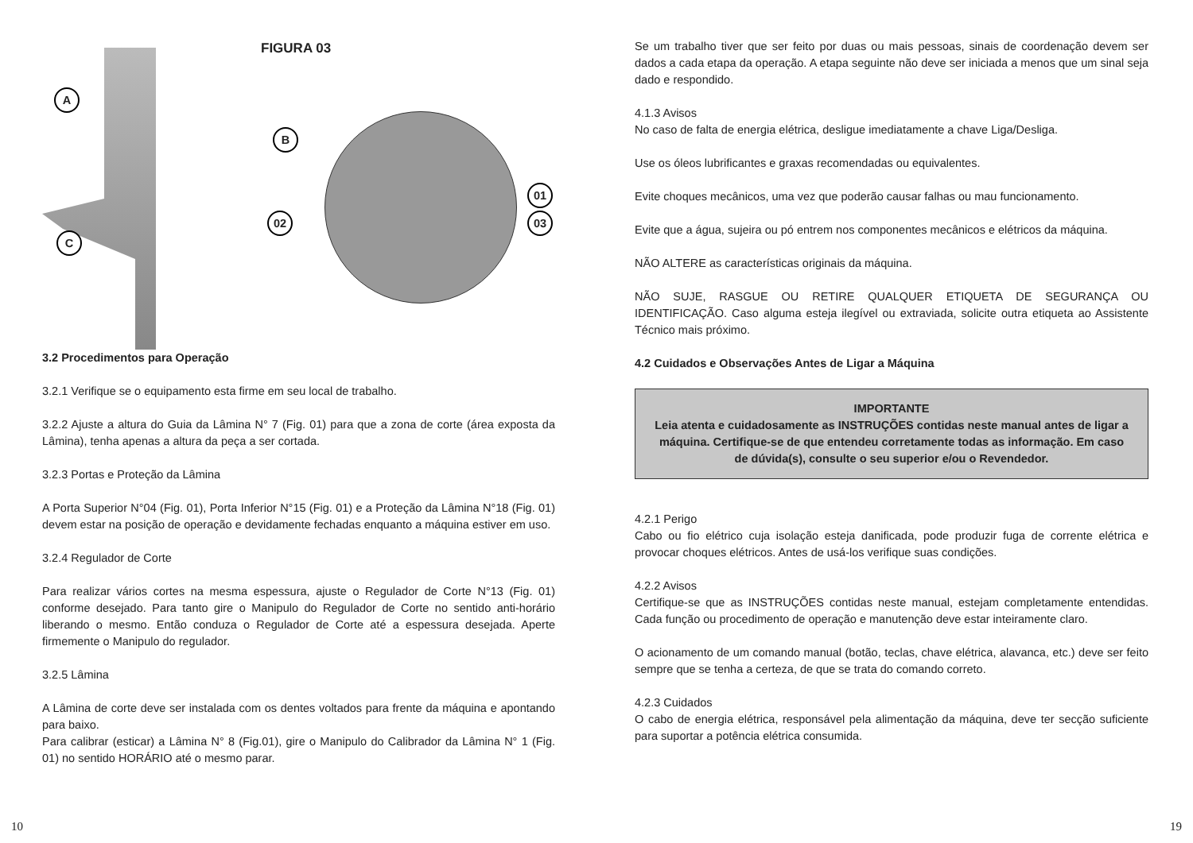FIGURA 03
A
B
C
01
02 03
3.2 Procedimentos para Operação
3.2.1 Verifique se o equipamento esta firme em seu local de trabalho.
3.2.2 Ajuste a altura do Guia da Lâmina N° 7 (Fig. 01) para que a zona de corte (área exposta da Lâmina), tenha apenas a altura da peça a ser cortada.
3.2.3 Portas e Proteção da Lâmina
A Porta Superior N°04 (Fig. 01), Porta Inferior N°15 (Fig. 01) e a Proteção da Lâmina N°18 (Fig. 01) devem estar na posição de operação e devidamente fechadas enquanto a máquina estiver em uso.
3.2.4 Regulador de Corte
Para realizar vários cortes na mesma espessura, ajuste o Regulador de Corte N°13 (Fig. 01) conforme desejado. Para tanto gire o Manipulo do Regulador de Corte no sentido anti-horário liberando o mesmo. Então conduza o Regulador de Corte até a espessura desejada. Aperte firmemente o Manipulo do regulador.
3.2.5 Lâmina
A Lâmina de corte deve ser instalada com os dentes voltados para frente da máquina e apontando para baixo.
Para calibrar (esticar) a Lâmina N° 8 (Fig.01), gire o Manipulo do Calibrador da Lâmina N° 1 (Fig. 01) no sentido HORÁRIO até o mesmo parar.
10
Se um trabalho tiver que ser feito por duas ou mais pessoas, sinais de coordenação devem ser dados a cada etapa da operação. A etapa seguinte não deve ser iniciada a menos que um sinal seja dado e respondido.
4.1.3 Avisos
No caso de falta de energia elétrica, desligue imediatamente a chave Liga/Desliga.
Use os óleos lubrificantes e graxas recomendadas ou equivalentes.
Evite choques mecânicos, uma vez que poderão causar falhas ou mau funcionamento.
Evite que a água, sujeira ou pó entrem nos componentes mecânicos e elétricos da máquina.
NÃO ALTERE as características originais da máquina.
NÃO SUJE, RASGUE OU RETIRE QUALQUER ETIQUETA DE SEGURANÇA OU IDENTIFICAÇÃO. Caso alguma esteja ilegível ou extraviada, solicite outra etiqueta ao Assistente Técnico mais próximo.
4.2 Cuidados e Observações Antes de Ligar a Máquina
IMPORTANTE
Leia atenta e cuidadosamente as INSTRUÇÕES contidas neste manual antes de ligar a máquina. Certifique-se de que entendeu corretamente todas as informação. Em caso de dúvida(s), consulte o seu superior e/ou o Revendedor.
4.2.1 Perigo
Cabo ou fio elétrico cuja isolação esteja danificada, pode produzir fuga de corrente elétrica e provocar choques elétricos. Antes de usá-los verifique suas condições.
4.2.2 Avisos
Certifique-se que as INSTRUÇÕES contidas neste manual, estejam completamente entendidas. Cada função ou procedimento de operação e manutenção deve estar inteiramente claro.
O acionamento de um comando manual (botão, teclas, chave elétrica, alavanca, etc.) deve ser feito sempre que se tenha a certeza, de que se trata do comando correto.
4.2.3 Cuidados
O cabo de energia elétrica, responsável pela alimentação da máquina, deve ter secção suficiente para suportar a potência elétrica consumida.
19